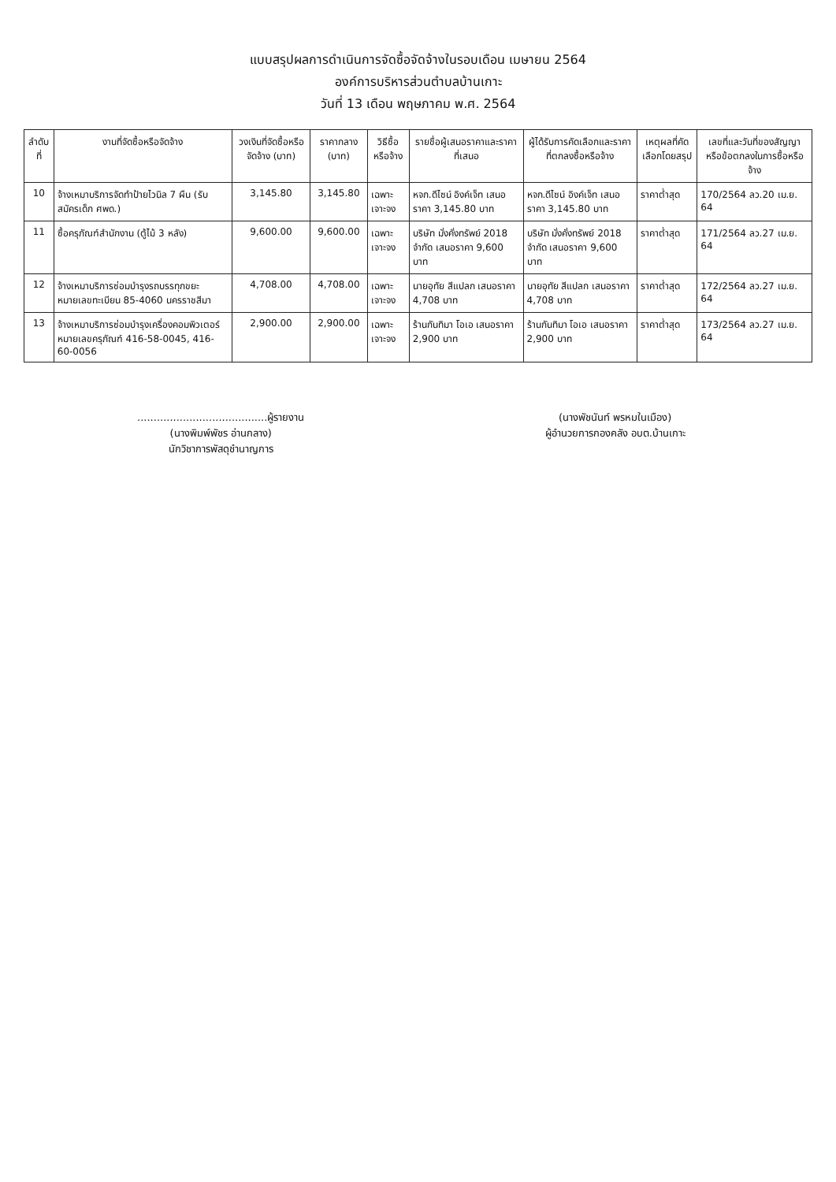แบบสรุปผลการดำเนินการจัดซื้อจัดจ้างในรอบเดือน เมษายน 2564
องค์การบริหารส่วนตำบลบ้านเกาะ
วันที่ 13 เดือน พฤษภาคม พ.ศ. 2564
| ลำดับที่ | งานที่จัดซื้อหรือจัดจ้าง | วงเงินที่จัดซื้อหรือจัดจ้าง (บาท) | ราคากลาง (บาท) | วิธีซื้อหรือจ้าง | รายชื่อผู้เสนอราคาและราคาที่เสนอ | ผู้ได้รับการคัดเลือกและราคาที่ตกลงซื้อหรือจ้าง | เหตุผลที่คัดเลือกโดยสรุป | เลขที่และวันที่ของสัญญาหรือข้อตกลงในการซื้อหรือจ้าง |
| --- | --- | --- | --- | --- | --- | --- | --- | --- |
| 10 | จ้างเหมาบริการจัดทำป้ายไวนิล 7 ผืน (รับสมัครเด็ก ศพด.) | 3,145.80 | 3,145.80 | เฉพาะเจาะจง | หจก.ดีไซน์ อิงค์เจ็ท เสนอราคา 3,145.80 บาท | หจก.ดีไซน์ อิงค์เจ็ท เสนอราคา 3,145.80 บาท | ราคาต่ำสุด | 170/2564 ลว.20 เม.ย. 64 |
| 11 | ซื้อครุภัณฑ์สำนักงาน (ตู้ไม้ 3 หลัง) | 9,600.00 | 9,600.00 | เฉพาะเจาะจง | บริษัท มั่งคั่งทรัพย์ 2018 จำกัด เสนอราคา 9,600 บาท | บริษัท มั่งคั่งทรัพย์ 2018 จำกัด เสนอราคา 9,600 บาท | ราคาต่ำสุด | 171/2564 ลว.27 เม.ย. 64 |
| 12 | จ้างเหมาบริการซ่อมบำรุงรถบรรทุกขยะ หมายเลขทะเบียน 85-4060 นครราชสีมา | 4,708.00 | 4,708.00 | เฉพาะเจาะจง | นายอุทัย สีแปลก เสนอราคา 4,708 บาท | นายอุทัย สีแปลก เสนอราคา 4,708 บาท | ราคาต่ำสุด | 172/2564 ลว.27 เม.ย. 64 |
| 13 | จ้างเหมาบริการซ่อมบำรุงเครื่องคอมพิวเตอร์ หมายเลขครุภัณฑ์ 416-58-0045, 416-60-0056 | 2,900.00 | 2,900.00 | เฉพาะเจาะจง | ร้านกันทิมา โอเอ เสนอราคา 2,900 บาท | ร้านกันทิมา โอเอ เสนอราคา 2,900 บาท | ราคาต่ำสุด | 173/2564 ลว.27 เม.ย. 64 |
........................................ผู้รายงาน
(นางพิมพ์พัชร อ่านกลาง)
นักวิชาการพัสดุชำนาญการ
(นางพัชนันท์ พรหมในเมือง)
ผู้อำนวยการกองคลัง อบต.บ้านเกาะ